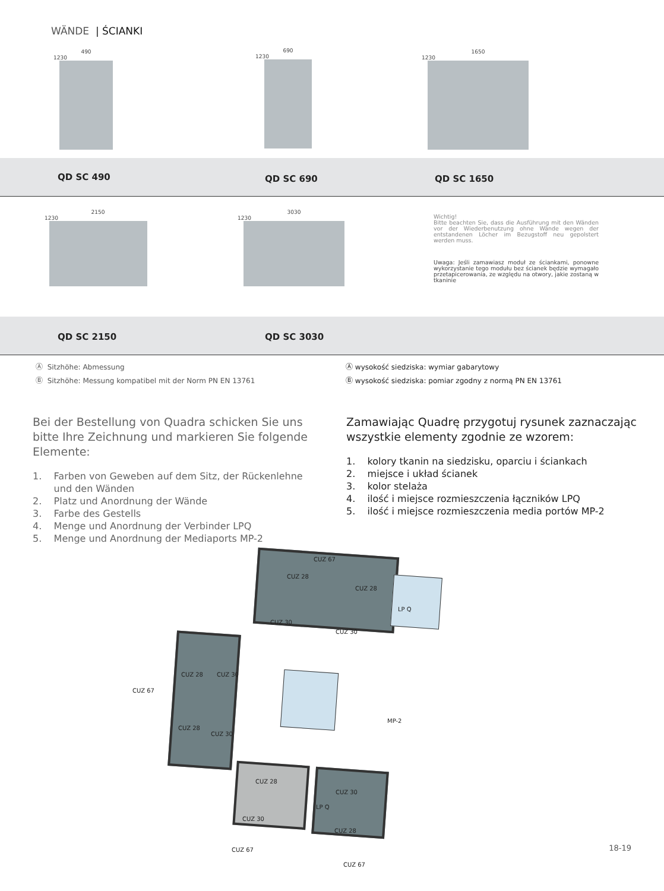WÄNDE | ŚCIANKI
490
1230
690
1230
1650
1230
QD SC 490 QD SC 690 QD SC 1650
2150
1230
3030
1230
Wichtig!
Bitte beachten Sie, dass die Ausführung mit den Wänden vor der Wiederbenutzung ohne Wände wegen der entstandenen Löcher im Bezugstoff neu gepolstert werden muss.
Uwaga: Jeśli zamawiasz moduł ze ściankami, ponowne wykorzystanie tego modułu bez ścianek będzie wymagało przetapicerowania, ze względu na otwory, jakie zostaną w tkaninie
QD SC 2150 QD SC 3030
Ⓐ Sitzhöhe: Abmessung
Ⓑ Sitzhöhe: Messung kompatibel mit der Norm PN EN 13761
Ⓐ wysokość siedziska: wymiar gabarytowy
Ⓑ wysokość siedziska: pomiar zgodny z normą PN EN 13761
Bei der Bestellung von Quadra schicken Sie uns bitte Ihre Zeichnung und markieren Sie folgende Elemente:
1. Farben von Geweben auf dem Sitz, der Rückenlehne
und den Wänden
2. Platz und Anordnung der Wände
3. Farbe des Gestells
4. Menge und Anordnung der Verbinder LPQ
5. Menge und Anordnung der Mediaports MP-2
Zamawiając Quadrę przygotuj rysunek zaznaczając wszystkie elementy zgodnie ze wzorem:
1. kolory tkanin na siedzisku, oparciu i ściankach
2. miejsce i układ ścianek
3. kolor stelaża
4. ilość i miejsce rozmieszczenia łączników LPQ
5. ilość i miejsce rozmieszczenia media portów MP-2
CUZ 67
CUZ 28
CUZ 28
LP Q
CUZ 30
CUZ 30
CUZ 67
CUZ 28 CUZ 30
CUZ 28
CUZ 30
MP-2
CUZ 28
CUZ 30
LP Q
CUZ 30
CUZ 28
CUZ 67
CUZ 67
18-19